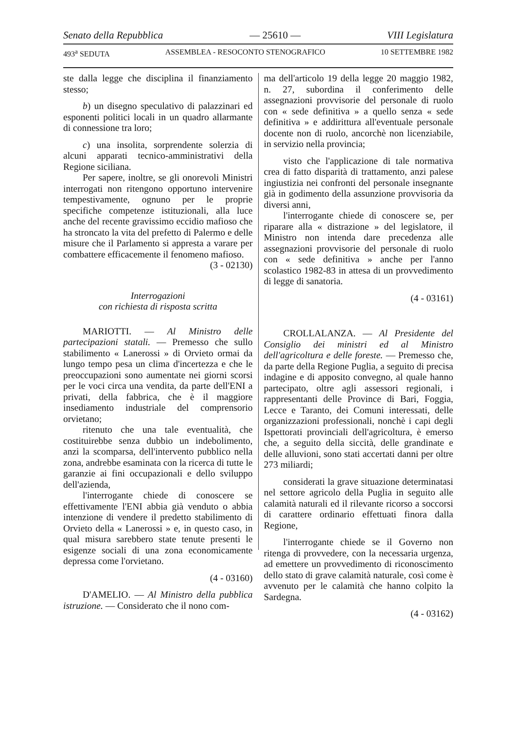Senato della Repubblica — 25610 — VIII Legislatura
493<sup>a</sup> SEDUTA ASSEMBLEA - RESOCONTO STENOGRAFICO 10 SETTEMBRE 1982
ste dalla legge che disciplina il finanziamento stesso;
b) un disegno speculativo di palazzinari ed esponenti politici locali in un quadro allarmante di connessione tra loro;
c) una insolita, sorprendente solerzia di alcuni apparati tecnico-amministrativi della Regione siciliana.
Per sapere, inoltre, se gli onorevoli Ministri interrogati non ritengono opportuno intervenire tempestivamente, ognuno per le proprie specifiche competenze istituzionali, alla luce anche del recente gravissimo eccidio mafioso che ha stroncato la vita del prefetto di Palermo e delle misure che il Parlamento si appresta a varare per combattere efficacemente il fenomeno mafioso.
(3 - 02130)
Interrogazioni
con richiesta di risposta scritta
MARIOTTI. — Al Ministro delle partecipazioni statali. — Premesso che sullo stabilimento « Lanerossi » di Orvieto ormai da lungo tempo pesa un clima d'incertezza e che le preoccupazioni sono aumentate nei giorni scorsi per le voci circa una vendita, da parte dell'ENI a privati, della fabbrica, che è il maggiore insediamento industriale del comprensorio orvietano;
ritenuto che una tale eventualità, che costituirebbe senza dubbio un indebolimento, anzi la scomparsa, dell'intervento pubblico nella zona, andrebbe esaminata con la ricerca di tutte le garanzie ai fini occupazionali e dello sviluppo dell'azienda,
l'interrogante chiede di conoscere se effettivamente l'ENI abbia già venduto o abbia intenzione di vendere il predetto stabilimento di Orvieto della « Lanerossi » e, in questo caso, in qual misura sarebbero state tenute presenti le esigenze sociali di una zona economicamente depressa come l'orvietano.
(4 - 03160)
D'AMELIO. — Al Ministro della pubblica istruzione. — Considerato che il nono com-
ma dell'articolo 19 della legge 20 maggio 1982, n. 27, subordina il conferimento delle assegnazioni provvisorie del personale di ruolo con « sede definitiva » a quello senza « sede definitiva » e addirittura all'eventuale personale docente non di ruolo, ancorchè non licenziabile, in servizio nella provincia;
visto che l'applicazione di tale normativa crea di fatto disparità di trattamento, anzi palese ingiustizia nei confronti del personale insegnante già in godimento della assunzione provvisoria da diversi anni,
l'interrogante chiede di conoscere se, per riparare alla « distrazione » del legislatore, il Ministro non intenda dare precedenza alle assegnazioni provvisorie del personale di ruolo con « sede definitiva » anche per l'anno scolastico 1982-83 in attesa di un provvedimento di legge di sanatoria.
(4 - 03161)
CROLLALANZA. — Al Presidente del Consiglio dei ministri ed al Ministro dell'agricoltura e delle foreste. — Premesso che, da parte della Regione Puglia, a seguito di precisa indagine e di apposito convegno, al quale hanno partecipato, oltre agli assessori regionali, i rappresentanti delle Province di Bari, Foggia, Lecce e Taranto, dei Comuni interessati, delle organizzazioni professionali, nonchè i capi degli Ispettorati provinciali dell'agricoltura, è emerso che, a seguito della siccità, delle grandinate e delle alluvioni, sono stati accertati danni per oltre 273 miliardi;
considerati la grave situazione determinatasi nel settore agricolo della Puglia in seguito alle calamità naturali ed il rilevante ricorso a soccorsi di carattere ordinario effettuati finora dalla Regione,
l'interrogante chiede se il Governo non ritenga di provvedere, con la necessaria urgenza, ad emettere un provvedimento di riconoscimento dello stato di grave calamità naturale, così come è avvenuto per le calamità che hanno colpito la Sardegna.
(4 - 03162)